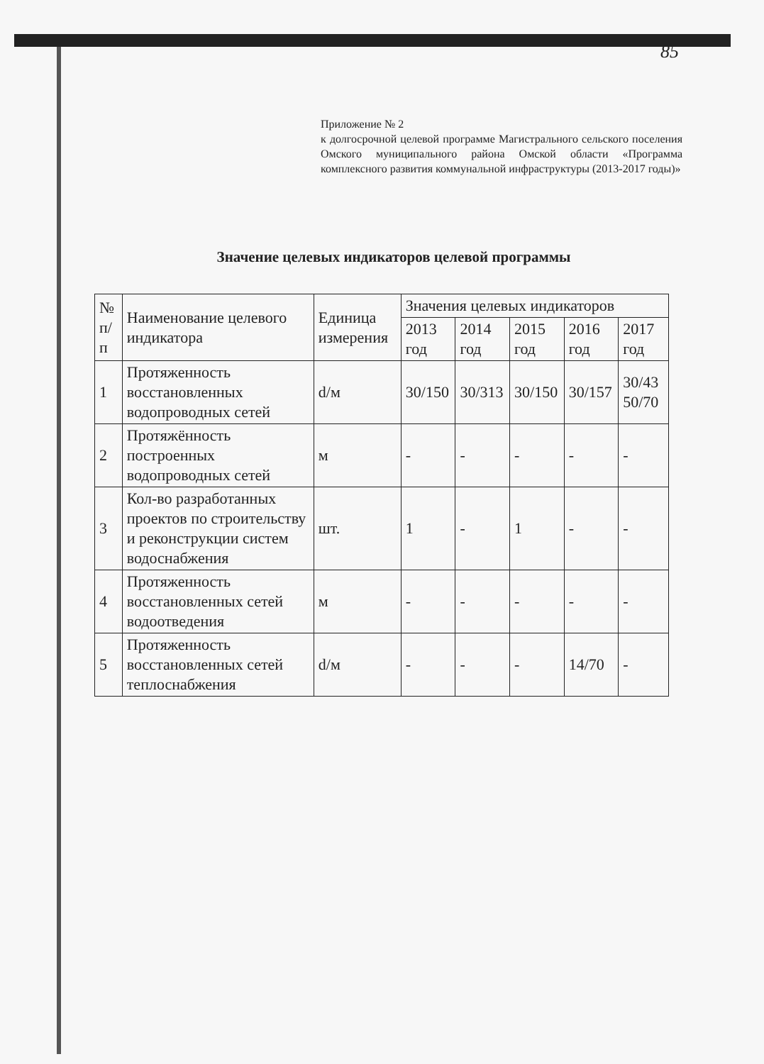85
Приложение № 2
к долгосрочной целевой программе Магистрального сельского поселения Омского муниципального района Омской области «Программа комплексного развития коммунальной инфраструктуры (2013-2017 годы)»
Значение целевых индикаторов целевой программы
| № п/п | Наименование целевого индикатора | Единица измерения | Значения целевых индикаторов | | | | |
| --- | --- | --- | --- | --- | --- | --- | --- |
| | | | 2013 год | 2014 год | 2015 год | 2016 год | 2017 год |
| 1 | Протяженность восстановленных водопроводных сетей | d/м | 30/150 | 30/313 | 30/150 | 30/157 | 30/43 50/70 |
| 2 | Протяжённость построенных водопроводных сетей | м | - | - | - | - | - |
| 3 | Кол-во разработанных проектов по строительству и реконструкции систем водоснабжения | шт. | 1 | - | 1 | - | - |
| 4 | Протяженность восстановленных сетей водоотведения | м | - | - | - | - | - |
| 5 | Протяженность восстановленных сетей теплоснабжения | d/м | - | - | - | 14/70 | - |